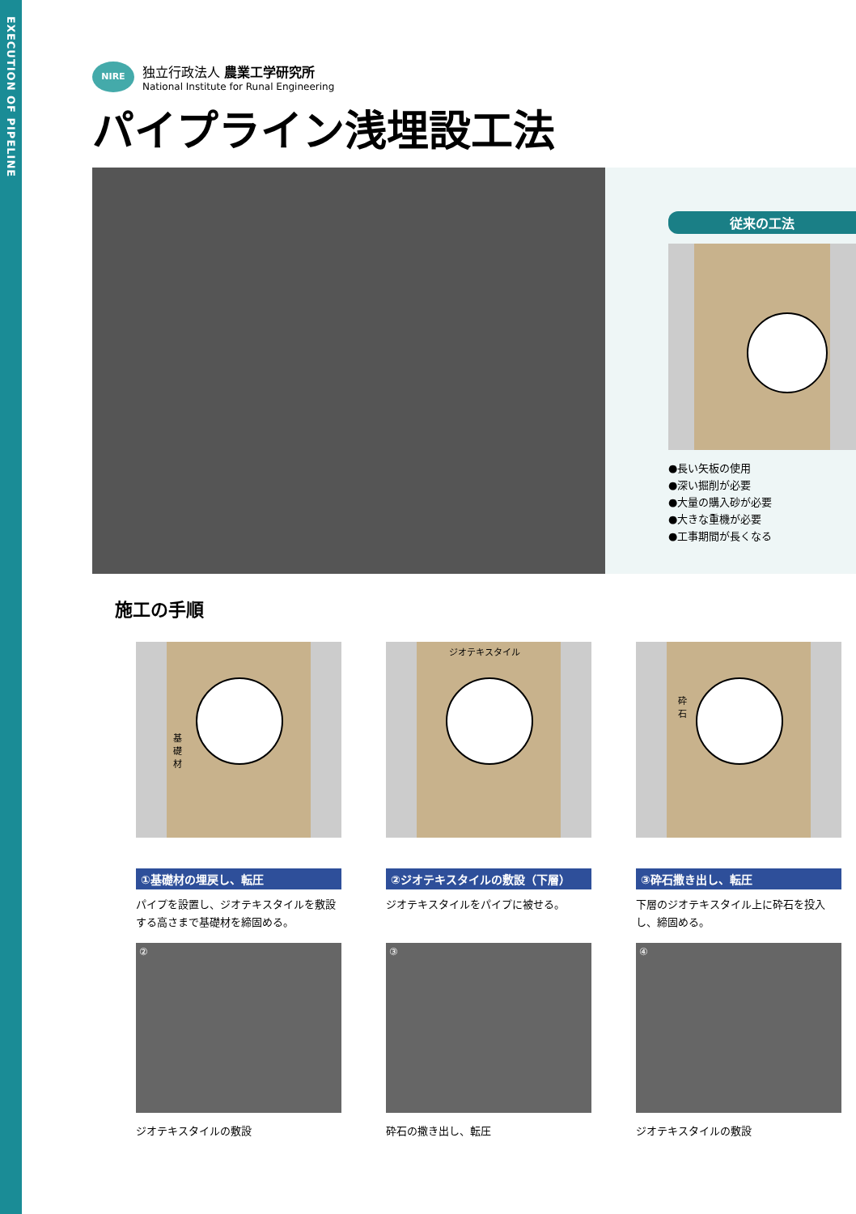EXECUTION OF PIPELINE
NIRE
独立行政法人 農業工学研究所
National Institute for Runal Engineering
パイプライン浅埋設工法
従来の工法
●長い矢板の使用
●深い掘削が必要
●大量の購入砂が必要
●大きな重機が必要
●工事期間が長くなる
施工の手順
基
礎
材
①基礎材の埋戻し、転圧
パイプを設置し、ジオテキスタイルを敷設する高さまで基礎材を締固める。
②
ジオテキスタイルの敷設
ジオテキスタイル
②ジオテキスタイルの敷設（下層）
ジオテキスタイルをパイプに被せる。
③
砕石の撒き出し、転圧
砕
石
③砕石撒き出し、転圧
下層のジオテキスタイル上に砕石を投入し、締固める。
④
ジオテキスタイルの敷設